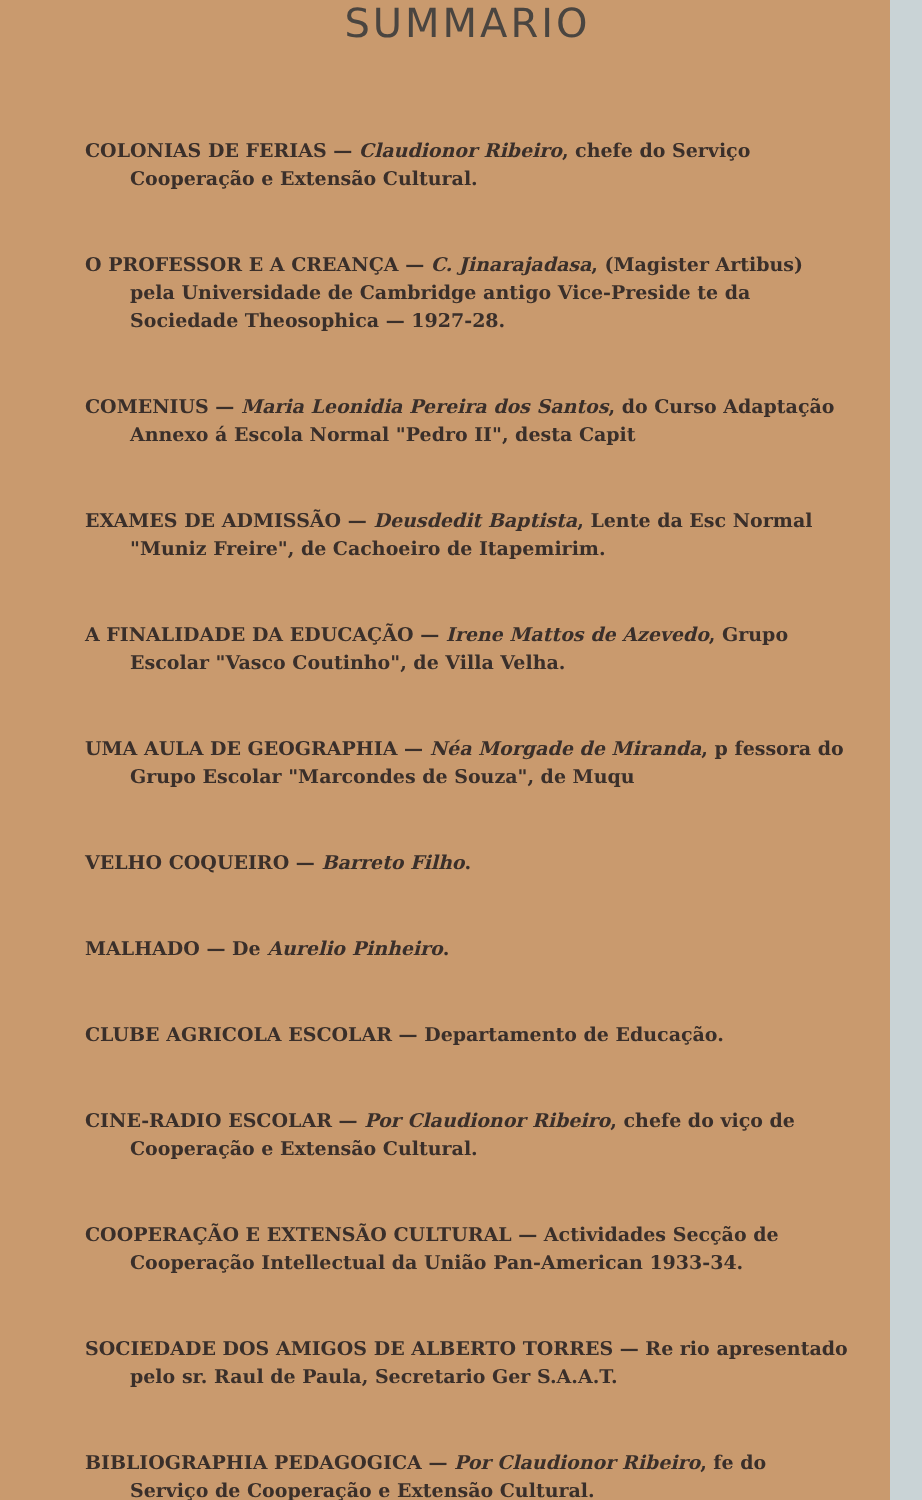SUMMARIO
COLONIAS DE FERIAS — Claudionor Ribeiro, chefe do Serviço Cooperação e Extensão Cultural.
O PROFESSOR E A CREANÇA — C. Jinarajadasa, (Magister Artibus) pela Universidade de Cambridge antigo Vice-Preside te da Sociedade Theosophica — 1927-28.
COMENIUS — Maria Leonidia Pereira dos Santos, do Curso Adaptação Annexo á Escola Normal "Pedro II", desta Capit
EXAMES DE ADMISSÃO — Deusdedit Baptista, Lente da Esc Normal "Muniz Freire", de Cachoeiro de Itapemirim.
A FINALIDADE DA EDUCAÇÃO — Irene Mattos de Azevedo, Grupo Escolar "Vasco Coutinho", de Villa Velha.
UMA AULA DE GEOGRAPHIA — Néa Morgade de Miranda, p fessora do Grupo Escolar "Marcondes de Souza", de Muqu
VELHO COQUEIRO — Barreto Filho.
MALHADO — De Aurelio Pinheiro.
CLUBE AGRICOLA ESCOLAR — Departamento de Educação.
CINE-RADIO ESCOLAR — Por Claudionor Ribeiro, chefe do viço de Cooperação e Extensão Cultural.
COOPERAÇÃO E EXTENSÃO CULTURAL — Actividades Secção de Cooperação Intellectual da União Pan-American 1933-34.
SOCIEDADE DOS AMIGOS DE ALBERTO TORRES — Re rio apresentado pelo sr. Raul de Paula, Secretario Ger S.A.A.T.
BIBLIOGRAPHIA PEDAGOGICA — Por Claudionor Ribeiro, fe do Serviço de Cooperação e Extensão Cultural.